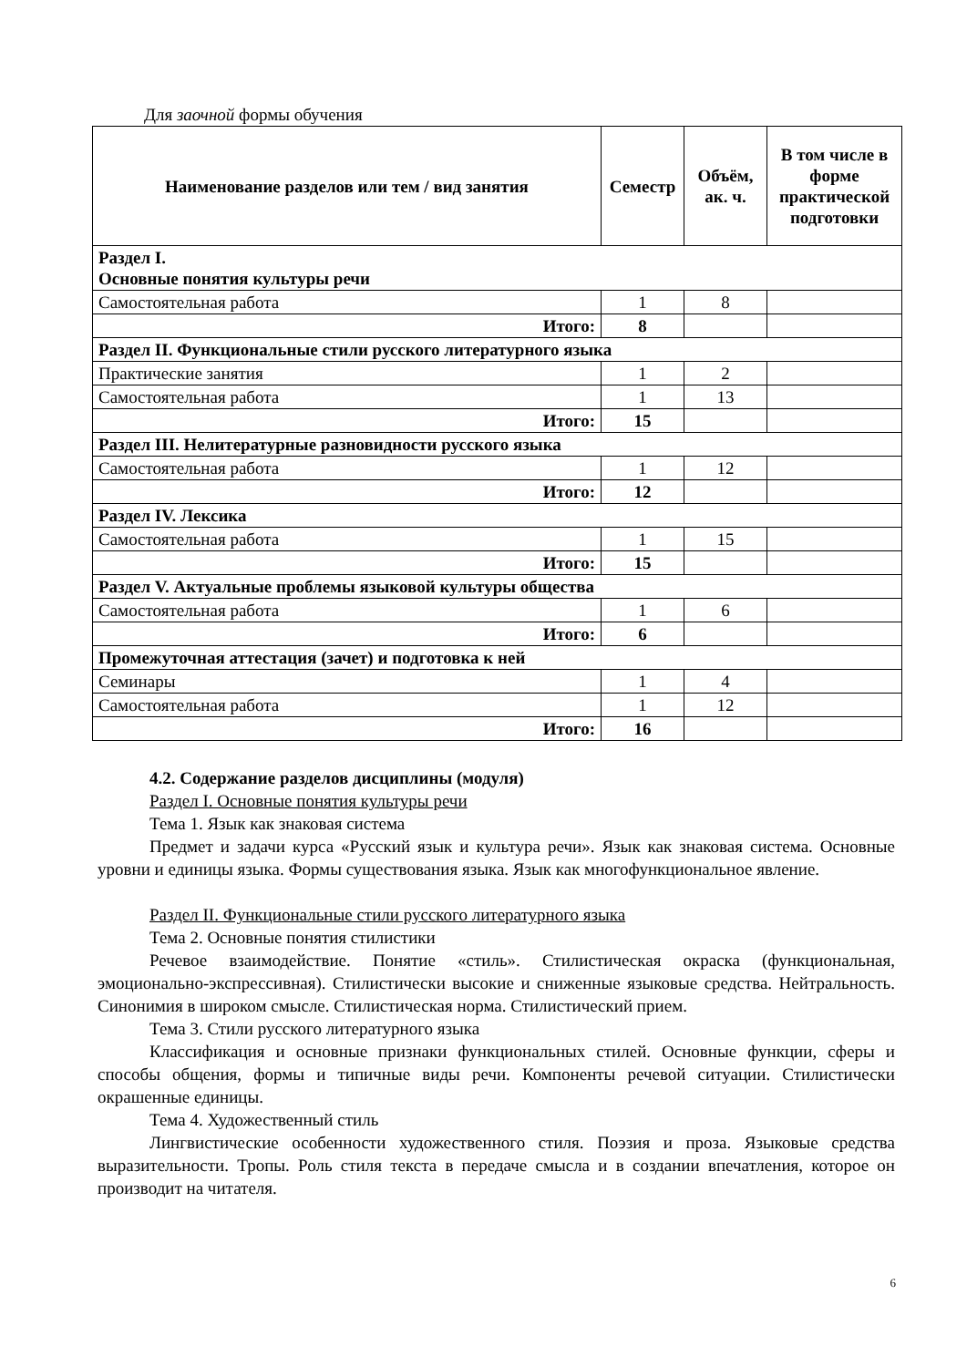Для заочной формы обучения
| Наименование разделов или тем / вид занятия | Семестр | Объём, ак. ч. | В том числе в форме практической подготовки |
| --- | --- | --- | --- |
| Раздел I. Основные понятия культуры речи | | | |
| Самостоятельная работа | 1 | 8 | |
| Итого: | 8 | | |
| Раздел II. Функциональные стили русского литературного языка | | | |
| Практические занятия | 1 | 2 | |
| Самостоятельная работа | 1 | 13 | |
| Итого: | 15 | | |
| Раздел III. Нелитературные разновидности русского языка | | | |
| Самостоятельная работа | 1 | 12 | |
| Итого: | 12 | | |
| Раздел IV. Лексика | | | |
| Самостоятельная работа | 1 | 15 | |
| Итого: | 15 | | |
| Раздел V. Актуальные проблемы языковой культуры общества | | | |
| Самостоятельная работа | 1 | 6 | |
| Итого: | 6 | | |
| Промежуточная аттестация (зачет) и подготовка к ней | | | |
| Семинары | 1 | 4 | |
| Самостоятельная работа | 1 | 12 | |
| Итого: | 16 | | |
4.2. Содержание разделов дисциплины (модуля)
Раздел I. Основные понятия культуры речи
Тема 1. Язык как знаковая система
Предмет и задачи курса «Русский язык и культура речи». Язык как знаковая система. Основные уровни и единицы языка. Формы существования языка. Язык как многофункциональное явление.
Раздел II. Функциональные стили русского литературного языка
Тема 2. Основные понятия стилистики
Речевое взаимодействие. Понятие «стиль». Стилистическая окраска (функциональная, эмоционально-экспрессивная). Стилистически высокие и сниженные языковые средства. Нейтральность. Синонимия в широком смысле. Стилистическая норма. Стилистический прием.
Тема 3. Стили русского литературного языка
Классификация и основные признаки функциональных стилей. Основные функции, сферы и способы общения, формы и типичные виды речи. Компоненты речевой ситуации. Стилистически окрашенные единицы.
Тема 4. Художественный стиль
Лингвистические особенности художественного стиля. Поэзия и проза. Языковые средства выразительности. Тропы. Роль стиля текста в передаче смысла и в создании впечатления, которое он производит на читателя.
6